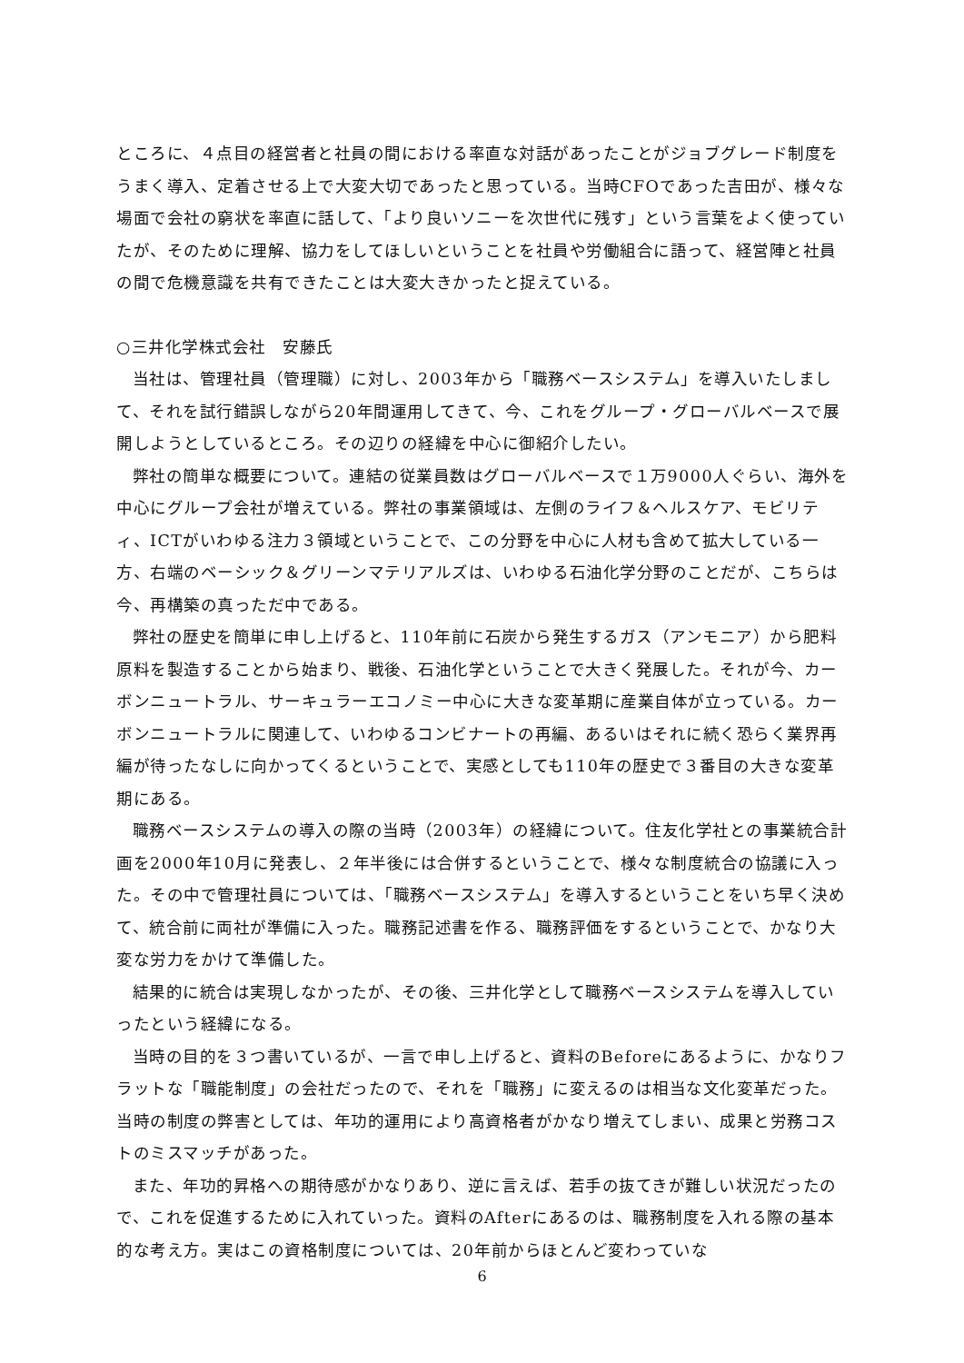ところに、４点目の経営者と社員の間における率直な対話があったことがジョブグレード制度をうまく導入、定着させる上で大変大切であったと思っている。当時CFOであった吉田が、様々な場面で会社の窮状を率直に話して、「より良いソニーを次世代に残す」という言葉をよく使っていたが、そのために理解、協力をしてほしいということを社員や労働組合に語って、経営陣と社員の間で危機意識を共有できたことは大変大きかったと捉えている。
○三井化学株式会社　安藤氏
当社は、管理社員（管理職）に対し、2003年から「職務ベースシステム」を導入いたしまして、それを試行錯誤しながら20年間運用してきて、今、これをグループ・グローバルベースで展開しようとしているところ。その辺りの経緯を中心に御紹介したい。
弊社の簡単な概要について。連結の従業員数はグローバルベースで１万9000人ぐらい、海外を中心にグループ会社が増えている。弊社の事業領域は、左側のライフ＆ヘルスケア、モビリティ、ICTがいわゆる注力３領域ということで、この分野を中心に人材も含めて拡大している一方、右端のベーシック＆グリーンマテリアルズは、いわゆる石油化学分野のことだが、こちらは今、再構築の真っただ中である。
弊社の歴史を簡単に申し上げると、110年前に石炭から発生するガス（アンモニア）から肥料原料を製造することから始まり、戦後、石油化学ということで大きく発展した。それが今、カーボンニュートラル、サーキュラーエコノミー中心に大きな変革期に産業自体が立っている。カーボンニュートラルに関連して、いわゆるコンビナートの再編、あるいはそれに続く恐らく業界再編が待ったなしに向かってくるということで、実感としても110年の歴史で３番目の大きな変革期にある。
職務ベースシステムの導入の際の当時（2003年）の経緯について。住友化学社との事業統合計画を2000年10月に発表し、２年半後には合併するということで、様々な制度統合の協議に入った。その中で管理社員については、「職務ベースシステム」を導入するということをいち早く決めて、統合前に両社が準備に入った。職務記述書を作る、職務評価をするということで、かなり大変な労力をかけて準備した。
結果的に統合は実現しなかったが、その後、三井化学として職務ベースシステムを導入していったという経緯になる。
当時の目的を３つ書いているが、一言で申し上げると、資料のBeforeにあるように、かなりフラットな「職能制度」の会社だったので、それを「職務」に変えるのは相当な文化変革だった。当時の制度の弊害としては、年功的運用により高資格者がかなり増えてしまい、成果と労務コストのミスマッチがあった。
また、年功的昇格への期待感がかなりあり、逆に言えば、若手の抜てきが難しい状況だったので、これを促進するために入れていった。資料のAfterにあるのは、職務制度を入れる際の基本的な考え方。実はこの資格制度については、20年前からほとんど変わっていな
6